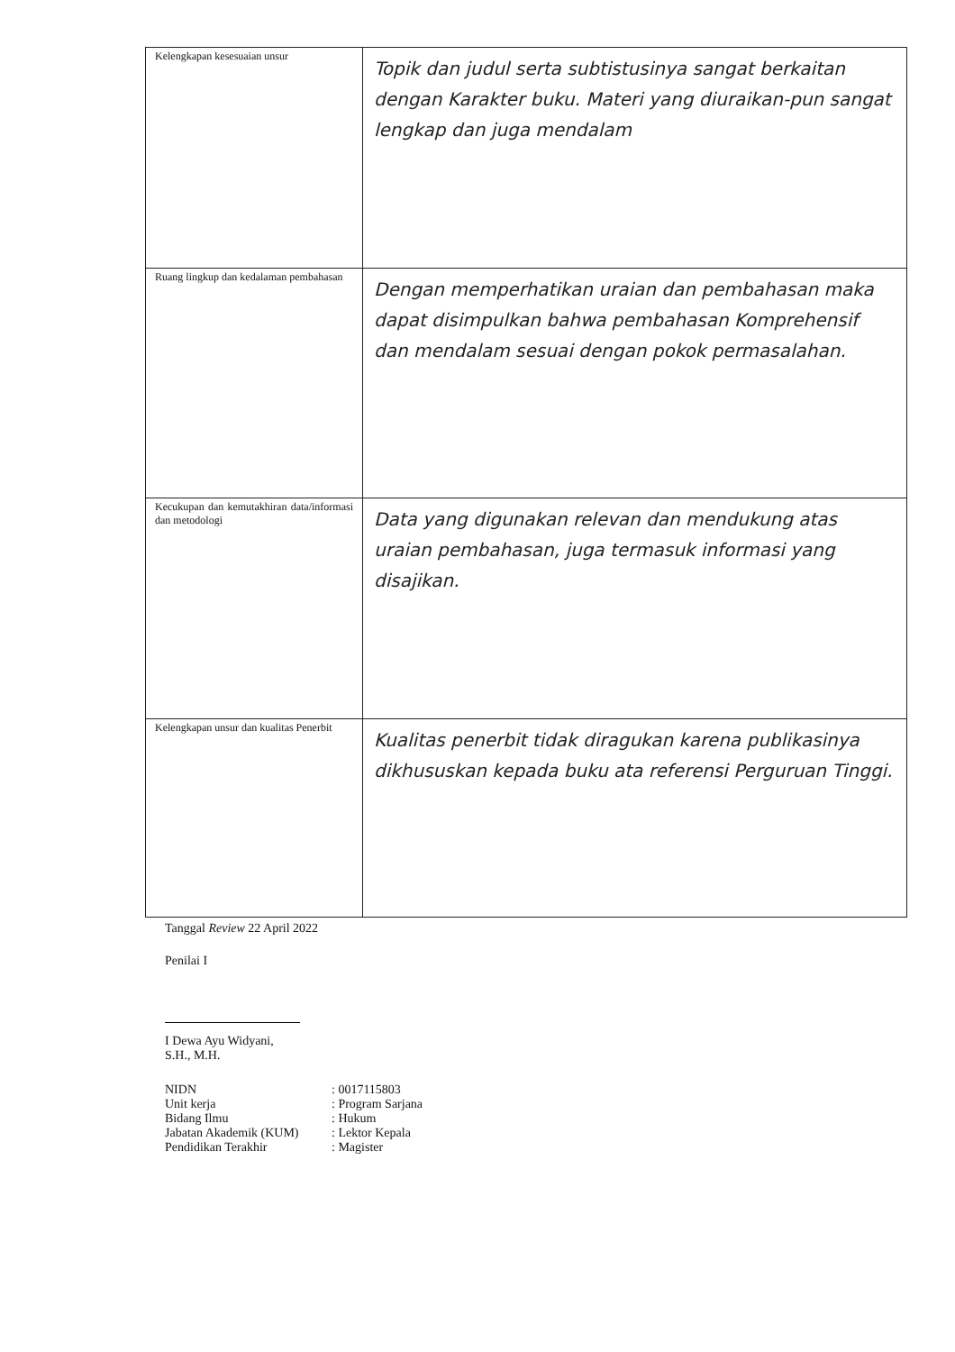| Kelengkapan kesesuaian unsur | Topik dan judul serta subtistusinya sangat berkaitan dengan Karakter buku. Materi yang diuraikan-pun sangat lengkap dan juga mendalam |
| Ruang lingkup dan kedalaman pembahasan | Dengan memperhatikan uraian dan pembahasan maka dapat disimpulkan bahwa pembahasan Komprehensif dan mendalam sesuai dengan pokok permasalahan. |
| Kecukupan dan kemutakhiran data/informasi dan metodologi | Data yang digunakan relevan dan mendukung atas uraian pembahasan, juga termasuk informasi yang disajikan. |
| Kelengkapan unsur dan kualitas Penerbit | Kualitas penerbit tidak diragukan karena publikasinya dikhususkan kepada buku ata referensi Perguruan Tinggi. |
Tanggal Review 22 April 2022
Penilai I
I Dewa Ayu Widyani, S.H., M.H.
| NIDN | : 0017115803 |
| Unit kerja | : Program Sarjana |
| Bidang Ilmu | : Hukum |
| Jabatan Akademik (KUM) | : Lektor Kepala |
| Pendidikan Terakhir | : Magister |